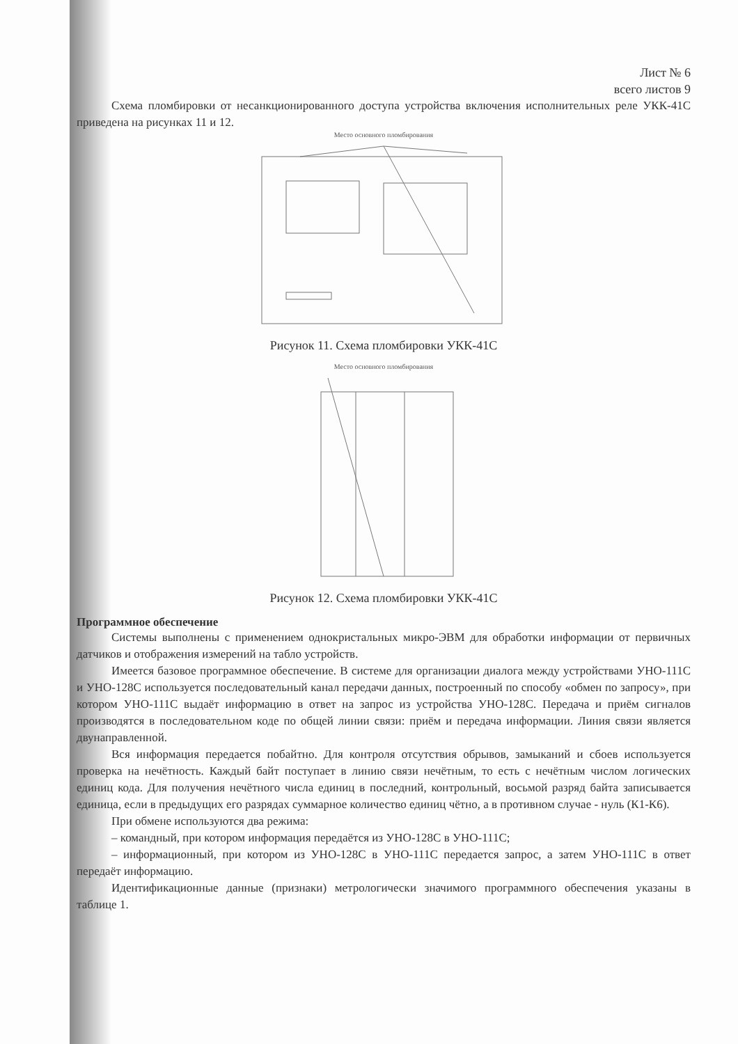Лист № 6
всего листов 9
Схема пломбировки от несанкционированного доступа устройства включения исполнительных реле УКК-41С приведена на рисунках 11 и 12.
Место основного пломбирования
Рисунок 11. Схема пломбировки УКК-41С
Место основного пломбирования
Рисунок 12. Схема пломбировки УКК-41С
Программное обеспечение
Системы выполнены с применением однокристальных микро-ЭВМ для обработки информации от первичных датчиков и отображения измерений на табло устройств.
Имеется базовое программное обеспечение. В системе для организации диалога между устройствами УНО-111С и УНО-128С используется последовательный канал передачи данных, построенный по способу «обмен по запросу», при котором УНО-111С выдаёт информацию в ответ на запрос из устройства УНО-128С. Передача и приём сигналов производятся в последовательном коде по общей линии связи: приём и передача информации. Линия связи является двунаправленной.
Вся информация передается побайтно. Для контроля отсутствия обрывов, замыканий и сбоев используется проверка на нечётность. Каждый байт поступает в линию связи нечётным, то есть с нечётным числом логических единиц кода. Для получения нечётного числа единиц в последний, контрольный, восьмой разряд байта записывается единица, если в предыдущих его разрядах суммарное количество единиц чётно, а в противном случае - нуль (К1-К6).
При обмене используются два режима:
– командный, при котором информация передаётся из УНО-128С в УНО-111С;
– информационный, при котором из УНО-128С в УНО-111С передается запрос, а затем УНО-111С в ответ передаёт информацию.
Идентификационные данные (признаки) метрологически значимого программного обеспечения указаны в таблице 1.